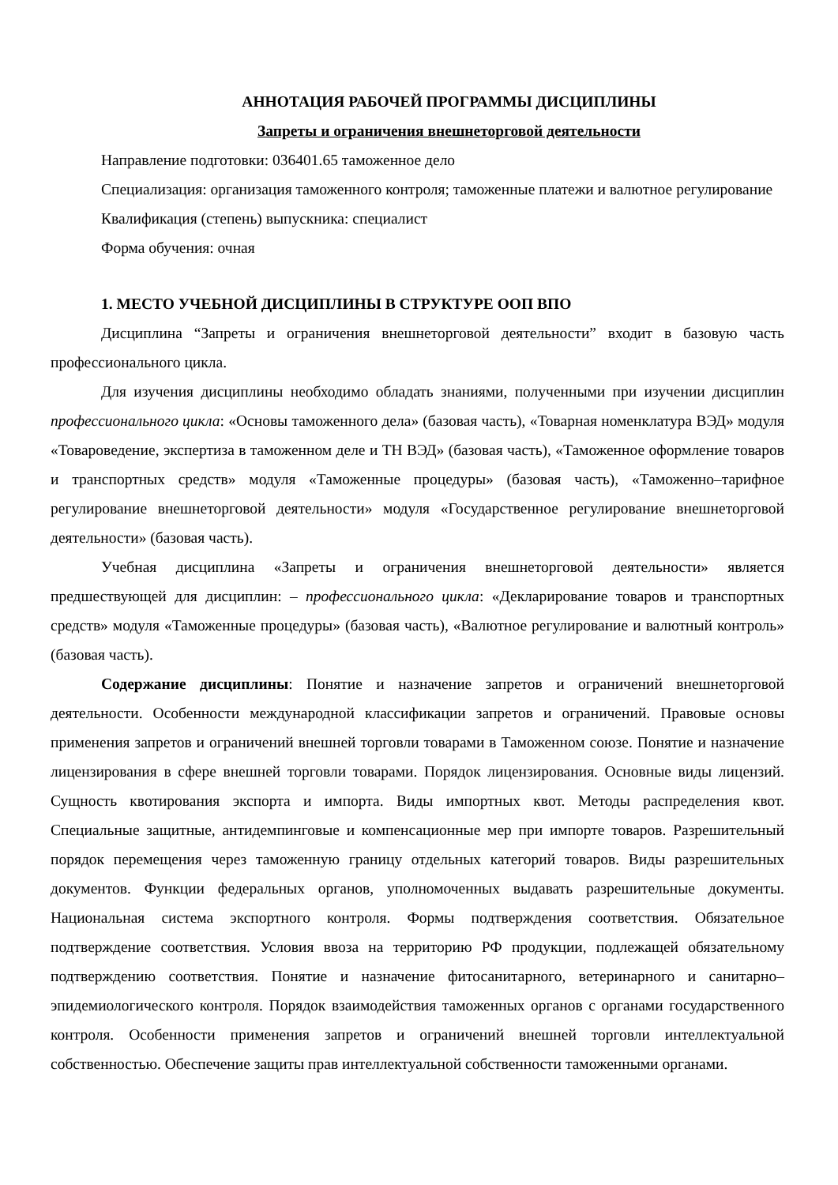АННОТАЦИЯ РАБОЧЕЙ ПРОГРАММЫ ДИСЦИПЛИНЫ
Запреты и ограничения внешнеторговой деятельности
Направление подготовки: 036401.65 таможенное дело
Специализация: организация таможенного контроля; таможенные платежи и валютное регулирование
Квалификация (степень) выпускника: специалист
Форма обучения: очная
1. МЕСТО УЧЕБНОЙ ДИСЦИПЛИНЫ В СТРУКТУРЕ ООП ВПО
Дисциплина “Запреты и ограничения внешнеторговой деятельности” входит в базовую часть профессионального цикла.
Для изучения дисциплины необходимо обладать знаниями, полученными при изучении дисциплин профессионального цикла: «Основы таможенного дела» (базовая часть), «Товарная номенклатура ВЭД» модуля «Товароведение, экспертиза в таможенном деле и ТН ВЭД» (базовая часть), «Таможенное оформление товаров и транспортных средств» модуля «Таможенные процедуры» (базовая часть), «Таможенно–тарифное регулирование внешнеторговой деятельности» модуля «Государственное регулирование внешнеторговой деятельности» (базовая часть).
Учебная дисциплина «Запреты и ограничения внешнеторговой деятельности» является предшествующей для дисциплин: – профессионального цикла: «Декларирование товаров и транспортных средств» модуля «Таможенные процедуры» (базовая часть), «Валютное регулирование и валютный контроль» (базовая часть).
Содержание дисциплины: Понятие и назначение запретов и ограничений внешнеторговой деятельности. Особенности международной классификации запретов и ограничений. Правовые основы применения запретов и ограничений внешней торговли товарами в Таможенном союзе. Понятие и назначение лицензирования в сфере внешней торговли товарами. Порядок лицензирования. Основные виды лицензий. Сущность квотирования экспорта и импорта. Виды импортных квот. Методы распределения квот. Специальные защитные, антидемпинговые и компенсационные мер при импорте товаров. Разрешительный порядок перемещения через таможенную границу отдельных категорий товаров. Виды разрешительных документов. Функции федеральных органов, уполномоченных выдавать разрешительные документы. Национальная система экспортного контроля. Формы подтверждения соответствия. Обязательное подтверждение соответствия. Условия ввоза на территорию РФ продукции, подлежащей обязательному подтверждению соответствия. Понятие и назначение фитосанитарного, ветеринарного и санитарно–эпидемиологического контроля. Порядок взаимодействия таможенных органов с органами государственного контроля. Особенности применения запретов и ограничений внешней торговли интеллектуальной собственностью. Обеспечение защиты прав интеллектуальной собственности таможенными органами.